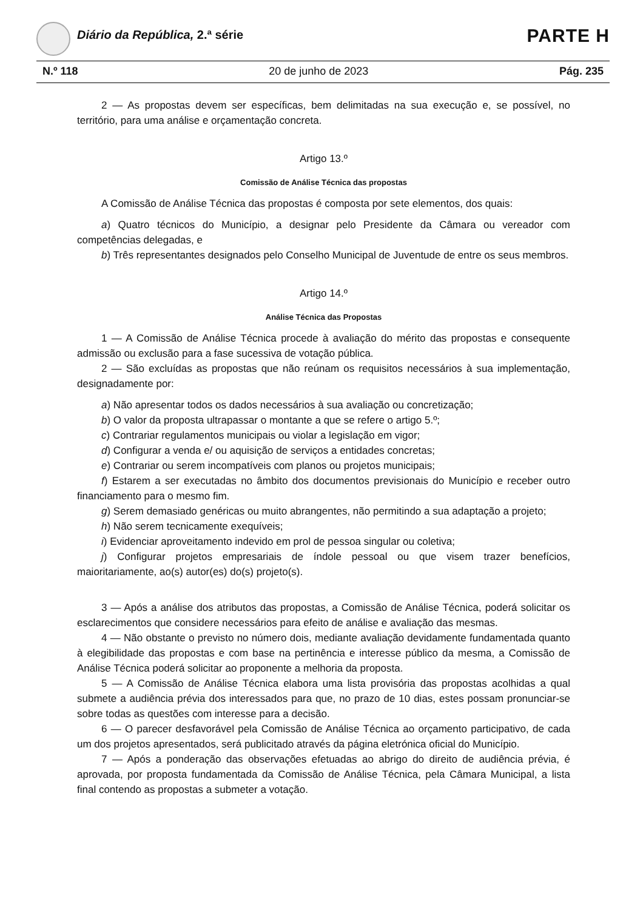Diário da República, 2.ª série PARTE H
N.º 118 20 de junho de 2023 Pág. 235
2 — As propostas devem ser específicas, bem delimitadas na sua execução e, se possível, no território, para uma análise e orçamentação concreta.
Artigo 13.º
Comissão de Análise Técnica das propostas
A Comissão de Análise Técnica das propostas é composta por sete elementos, dos quais:
a) Quatro técnicos do Município, a designar pelo Presidente da Câmara ou vereador com competências delegadas, e
b) Três representantes designados pelo Conselho Municipal de Juventude de entre os seus membros.
Artigo 14.º
Análise Técnica das Propostas
1 — A Comissão de Análise Técnica procede à avaliação do mérito das propostas e consequente admissão ou exclusão para a fase sucessiva de votação pública.
2 — São excluídas as propostas que não reúnam os requisitos necessários à sua implementação, designadamente por:
a) Não apresentar todos os dados necessários à sua avaliação ou concretização;
b) O valor da proposta ultrapassar o montante a que se refere o artigo 5.º;
c) Contrariar regulamentos municipais ou violar a legislação em vigor;
d) Configurar a venda e/ ou aquisição de serviços a entidades concretas;
e) Contrariar ou serem incompatíveis com planos ou projetos municipais;
f) Estarem a ser executadas no âmbito dos documentos previsionais do Município e receber outro financiamento para o mesmo fim.
g) Serem demasiado genéricas ou muito abrangentes, não permitindo a sua adaptação a projeto;
h) Não serem tecnicamente exequíveis;
i) Evidenciar aproveitamento indevido em prol de pessoa singular ou coletiva;
j) Configurar projetos empresariais de índole pessoal ou que visem trazer benefícios, maioritariamente, ao(s) autor(es) do(s) projeto(s).
3 — Após a análise dos atributos das propostas, a Comissão de Análise Técnica, poderá solicitar os esclarecimentos que considere necessários para efeito de análise e avaliação das mesmas.
4 — Não obstante o previsto no número dois, mediante avaliação devidamente fundamentada quanto à elegibilidade das propostas e com base na pertinência e interesse público da mesma, a Comissão de Análise Técnica poderá solicitar ao proponente a melhoria da proposta.
5 — A Comissão de Análise Técnica elabora uma lista provisória das propostas acolhidas a qual submete a audiência prévia dos interessados para que, no prazo de 10 dias, estes possam pronunciar-se sobre todas as questões com interesse para a decisão.
6 — O parecer desfavorável pela Comissão de Análise Técnica ao orçamento participativo, de cada um dos projetos apresentados, será publicitado através da página eletrónica oficial do Município.
7 — Após a ponderação das observações efetuadas ao abrigo do direito de audiência prévia, é aprovada, por proposta fundamentada da Comissão de Análise Técnica, pela Câmara Municipal, a lista final contendo as propostas a submeter a votação.